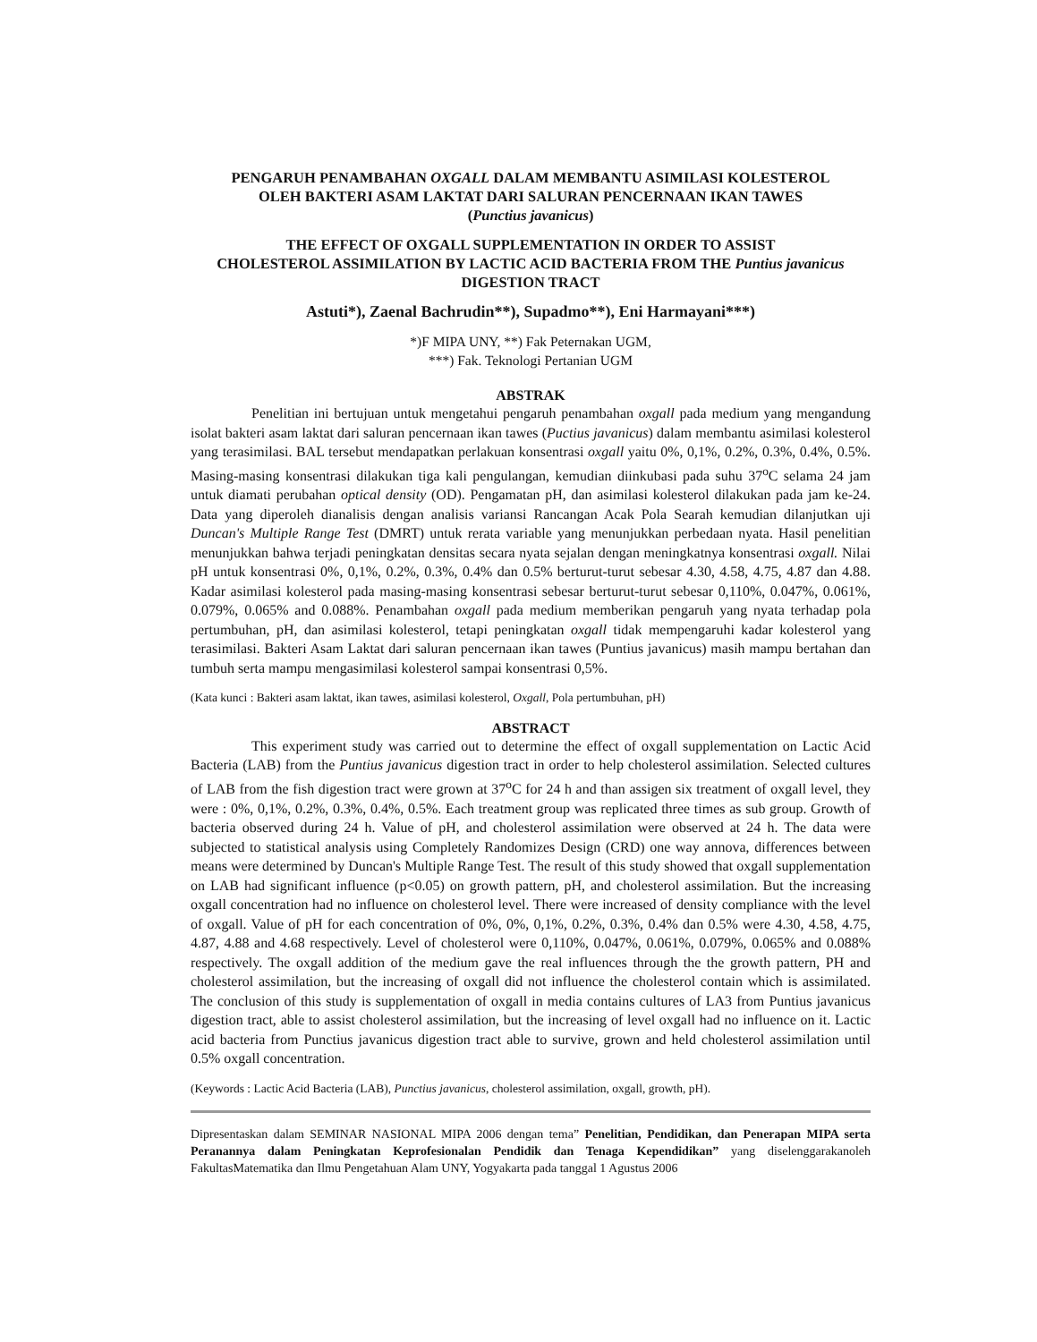PENGARUH PENAMBAHAN OXGALL DALAM MEMBANTU ASIMILASI KOLESTEROL
OLEH BAKTERI ASAM LAKTAT DARI SALURAN PENCERNAAN IKAN TAWES
(Punctius javanicus)
THE EFFECT OF OXGALL SUPPLEMENTATION IN ORDER TO ASSIST
CHOLESTEROL ASSIMILATION BY LACTIC ACID BACTERIA FROM THE Puntius javanicus DIGESTION TRACT
Astuti*), Zaenal Bachrudin**), Supadmo**), Eni Harmayani***)
*)F MIPA UNY, **) Fak Peternakan UGM,
***) Fak. Teknologi Pertanian UGM
ABSTRAK
Penelitian ini bertujuan untuk mengetahui pengaruh penambahan oxgall pada medium yang mengandung isolat bakteri asam laktat dari saluran pencernaan ikan tawes (Puctius javanicus) dalam membantu asimilasi kolesterol yang terasimilasi. BAL tersebut mendapatkan perlakuan konsentrasi oxgall yaitu 0%, 0,1%, 0.2%, 0.3%, 0.4%, 0.5%. Masing-masing konsentrasi dilakukan tiga kali pengulangan, kemudian diinkubasi pada suhu 37<sup>o</sup>C selama 24 jam untuk diamati perubahan optical density (OD). Pengamatan pH, dan asimilasi kolesterol dilakukan pada jam ke-24. Data yang diperoleh dianalisis dengan analisis variansi Rancangan Acak Pola Searah kemudian dilanjutkan uji Duncan's Multiple Range Test (DMRT) untuk rerata variable yang menunjukkan perbedaan nyata. Hasil penelitian menunjukkan bahwa terjadi peningkatan densitas secara nyata sejalan dengan meningkatnya konsentrasi oxgall. Nilai pH untuk konsentrasi 0%, 0,1%, 0.2%, 0.3%, 0.4% dan 0.5% berturut-turut sebesar 4.30, 4.58, 4.75, 4.87 dan 4.88. Kadar asimilasi kolesterol pada masing-masing konsentrasi sebesar berturut-turut sebesar 0,110%, 0.047%, 0.061%, 0.079%, 0.065% and 0.088%. Penambahan oxgall pada medium memberikan pengaruh yang nyata terhadap pola pertumbuhan, pH, dan asimilasi kolesterol, tetapi peningkatan oxgall tidak mempengaruhi kadar kolesterol yang terasimilasi. Bakteri Asam Laktat dari saluran pencernaan ikan tawes (Puntius javanicus) masih mampu bertahan dan tumbuh serta mampu mengasimilasi kolesterol sampai konsentrasi 0,5%.
(Kata kunci : Bakteri asam laktat, ikan tawes, asimilasi kolesterol, Oxgall, Pola pertumbuhan, pH)
ABSTRACT
This experiment study was carried out to determine the effect of oxgall supplementation on Lactic Acid Bacteria (LAB) from the Puntius javanicus digestion tract in order to help cholesterol assimilation. Selected cultures of LAB from the fish digestion tract were grown at 37<sup>o</sup>C for 24 h and than assigen six treatment of oxgall level, they were : 0%, 0,1%, 0.2%, 0.3%, 0.4%, 0.5%. Each treatment group was replicated three times as sub group. Growth of bacteria observed during 24 h. Value of pH, and cholesterol assimilation were observed at 24 h. The data were subjected to statistical analysis using Completely Randomizes Design (CRD) one way annova, differences between means were determined by Duncan's Multiple Range Test. The result of this study showed that oxgall supplementation on LAB had significant influence (p<0.05) on growth pattern, pH, and cholesterol assimilation. But the increasing oxgall concentration had no influence on cholesterol level. There were increased of density compliance with the level of oxgall. Value of pH for each concentration of 0%, 0%, 0,1%, 0.2%, 0.3%, 0.4% dan 0.5% were 4.30, 4.58, 4.75, 4.87, 4.88 and 4.68 respectively. Level of cholesterol were 0,110%, 0.047%, 0.061%, 0.079%, 0.065% and 0.088% respectively. The oxgall addition of the medium gave the real influences through the the growth pattern, PH and cholesterol assimilation, but the increasing of oxgall did not influence the cholesterol contain which is assimilated. The conclusion of this study is supplementation of oxgall in media contains cultures of LA3 from Puntius javanicus digestion tract, able to assist cholesterol assimilation, but the increasing of level oxgall had no influence on it. Lactic acid bacteria from Punctius javanicus digestion tract able to survive, grown and held cholesterol assimilation until 0.5% oxgall concentration.
(Keywords : Lactic Acid Bacteria (LAB), Punctius javanicus, cholesterol assimilation, oxgall, growth, pH).
Dipresentaskan dalam SEMINAR NASIONAL MIPA 2006 dengan tema” Penelitian, Pendidikan, dan Penerapan MIPA serta Peranannya dalam Peningkatan Keprofesionalan Pendidik dan Tenaga Kependidikan” yang diselenggarakanoleh FakultasMatematika dan Ilmu Pengetahuan Alam UNY, Yogyakarta pada tanggal 1 Agustus 2006